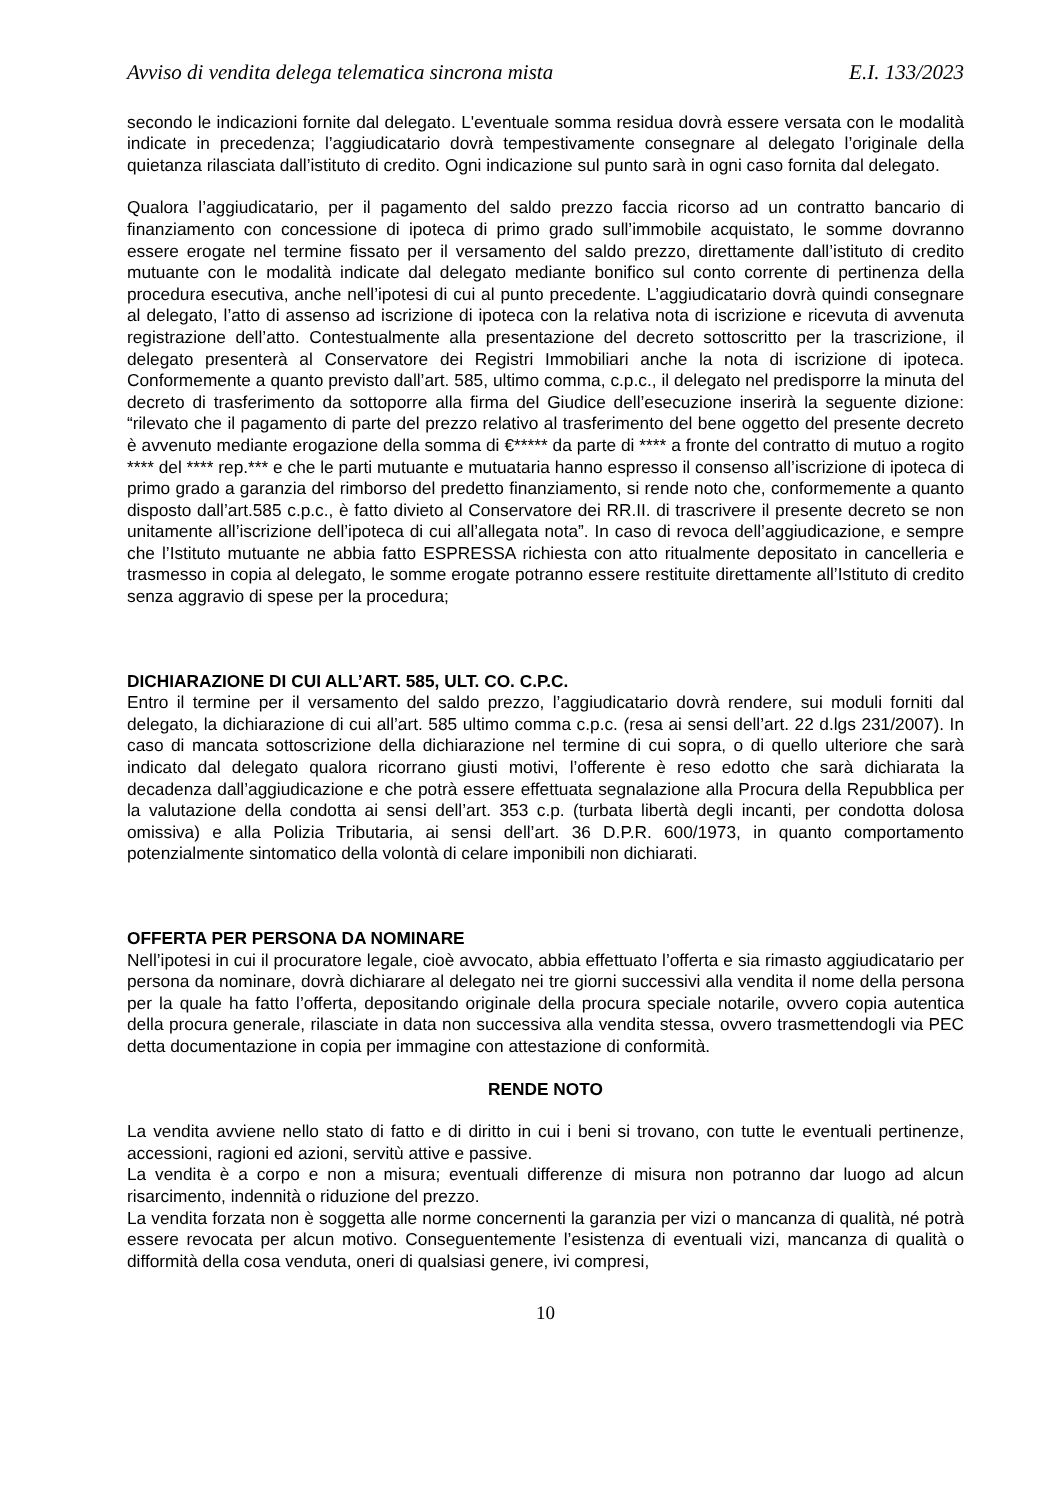Avviso di vendita delega telematica sincrona mista E.I. 133/2023
secondo le indicazioni fornite dal delegato. L'eventuale somma residua dovrà essere versata con le modalità indicate in precedenza; l’aggiudicatario dovrà tempestivamente consegnare al delegato l’originale della quietanza rilasciata dall’istituto di credito. Ogni indicazione sul punto sarà in ogni caso fornita dal delegato.
Qualora l’aggiudicatario, per il pagamento del saldo prezzo faccia ricorso ad un contratto bancario di finanziamento con concessione di ipoteca di primo grado sull’immobile acquistato, le somme dovranno essere erogate nel termine fissato per il versamento del saldo prezzo, direttamente dall’istituto di credito mutuante con le modalità indicate dal delegato mediante bonifico sul conto corrente di pertinenza della procedura esecutiva, anche nell’ipotesi di cui al punto precedente. L’aggiudicatario dovrà quindi consegnare al delegato, l’atto di assenso ad iscrizione di ipoteca con la relativa nota di iscrizione e ricevuta di avvenuta registrazione dell’atto. Contestualmente alla presentazione del decreto sottoscritto per la trascrizione, il delegato presenterà al Conservatore dei Registri Immobiliari anche la nota di iscrizione di ipoteca. Conformemente a quanto previsto dall’art. 585, ultimo comma, c.p.c., il delegato nel predisporre la minuta del decreto di trasferimento da sottoporre alla firma del Giudice dell’esecuzione inserirà la seguente dizione: “rilevato che il pagamento di parte del prezzo relativo al trasferimento del bene oggetto del presente decreto è avvenuto mediante erogazione della somma di €***** da parte di **** a fronte del contratto di mutuo a rogito **** del **** rep.*** e che le parti mutuante e mutuataria hanno espresso il consenso all’iscrizione di ipoteca di primo grado a garanzia del rimborso del predetto finanziamento, si rende noto che, conformemente a quanto disposto dall’art.585 c.p.c., è fatto divieto al Conservatore dei RR.II. di trascrivere il presente decreto se non unitamente all’iscrizione dell’ipoteca di cui all’allegata nota”. In caso di revoca dell’aggiudicazione, e sempre che l’Istituto mutuante ne abbia fatto ESPRESSA richiesta con atto ritualmente depositato in cancelleria e trasmesso in copia al delegato, le somme erogate potranno essere restituite direttamente all’Istituto di credito senza aggravio di spese per la procedura;
DICHIARAZIONE DI CUI ALL’ART. 585, ULT. CO. C.P.C.
Entro il termine per il versamento del saldo prezzo, l’aggiudicatario dovrà rendere, sui moduli forniti dal delegato, la dichiarazione di cui all’art. 585 ultimo comma c.p.c. (resa ai sensi dell’art. 22 d.lgs 231/2007). In caso di mancata sottoscrizione della dichiarazione nel termine di cui sopra, o di quello ulteriore che sarà indicato dal delegato qualora ricorrano giusti motivi, l’offerente è reso edotto che sarà dichiarata la decadenza dall’aggiudicazione e che potrà essere effettuata segnalazione alla Procura della Repubblica per la valutazione della condotta ai sensi dell’art. 353 c.p. (turbata libertà degli incanti, per condotta dolosa omissiva) e alla Polizia Tributaria, ai sensi dell’art. 36 D.P.R. 600/1973, in quanto comportamento potenzialmente sintomatico della volontà di celare imponibili non dichiarati.
OFFERTA PER PERSONA DA NOMINARE
Nell’ipotesi in cui il procuratore legale, cioè avvocato, abbia effettuato l’offerta e sia rimasto aggiudicatario per persona da nominare, dovrà dichiarare al delegato nei tre giorni successivi alla vendita il nome della persona per la quale ha fatto l’offerta, depositando originale della procura speciale notarile, ovvero copia autentica della procura generale, rilasciate in data non successiva alla vendita stessa, ovvero trasmettendogli via PEC detta documentazione in copia per immagine con attestazione di conformità.
RENDE NOTO
La vendita avviene nello stato di fatto e di diritto in cui i beni si trovano, con tutte le eventuali pertinenze, accessioni, ragioni ed azioni, servitù attive e passive.
La vendita è a corpo e non a misura; eventuali differenze di misura non potranno dar luogo ad alcun risarcimento, indennità o riduzione del prezzo.
La vendita forzata non è soggetta alle norme concernenti la garanzia per vizi o mancanza di qualità, né potrà essere revocata per alcun motivo. Conseguentemente l’esistenza di eventuali vizi, mancanza di qualità o difformità della cosa venduta, oneri di qualsiasi genere, ivi compresi,
10